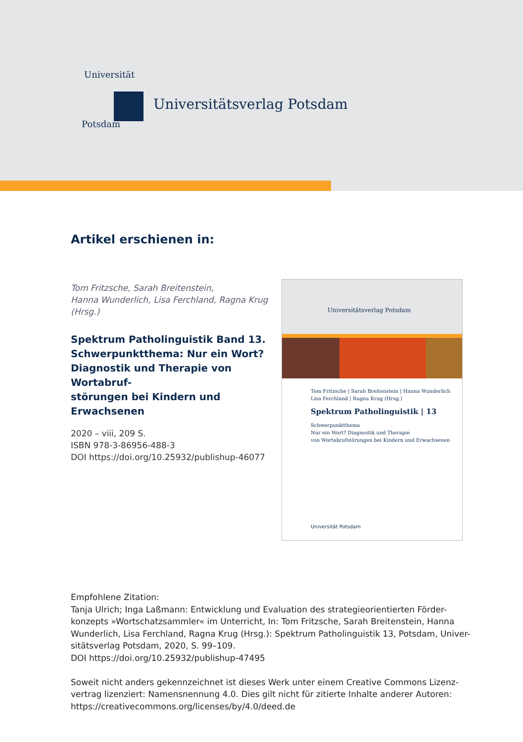Universität
Potsdam
Universitätsverlag Potsdam
Artikel erschienen in:
Tom Fritzsche, Sarah Breitenstein,
Hanna Wunderlich, Lisa Ferchland, Ragna Krug
(Hrsg.)
Spektrum Patholinguistik Band 13.
Schwerpunktthema: Nur ein Wort?
Diagnostik und Therapie von Wortabruf-
störungen bei Kindern und Erwachsenen
2020 – viii, 209 S.
ISBN 978-3-86956-488-3
DOI https://doi.org/10.25932/publishup-46077
Universitätsverlag Potsdam
Tom Fritzsche | Sarah Breitenstein | Hanna Wunderlich
Lisa Ferchland | Ragna Krug (Hrsg.)
Spektrum Patholinguistik | 13
Schwerpunktthema
Nur ein Wort? Diagnostik und Therapie
von Wortabrufstörungen bei Kindern und Erwachsenen
Universität Potsdam
Empfohlene Zitation:
Tanja Ulrich; Inga Laßmann: Entwicklung und Evaluation des strategieorientierten Förder-konzepts »Wortschatzsammler« im Unterricht, In: Tom Fritzsche, Sarah Breitenstein, Hanna Wunderlich, Lisa Ferchland, Ragna Krug (Hrsg.): Spektrum Patholinguistik 13, Potsdam, Univer-sitätsverlag Potsdam, 2020, S. 99–109.
DOI https://doi.org/10.25932/publishup-47495
Soweit nicht anders gekennzeichnet ist dieses Werk unter einem Creative Commons Lizenz-vertrag lizenziert: Namensnennung 4.0. Dies gilt nicht für zitierte Inhalte anderer Autoren:
https://creativecommons.org/licenses/by/4.0/deed.de